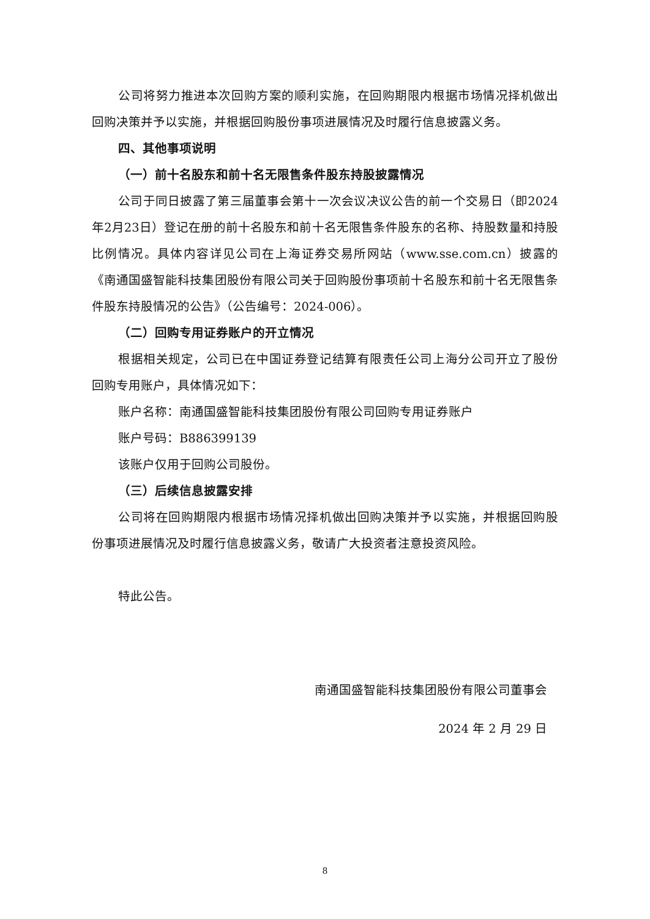公司将努力推进本次回购方案的顺利实施，在回购期限内根据市场情况择机做出回购决策并予以实施，并根据回购股份事项进展情况及时履行信息披露义务。
四、其他事项说明
（一）前十名股东和前十名无限售条件股东持股披露情况
公司于同日披露了第三届董事会第十一次会议决议公告的前一个交易日（即2024年2月23日）登记在册的前十名股东和前十名无限售条件股东的名称、持股数量和持股比例情况。具体内容详见公司在上海证券交易所网站（www.sse.com.cn）披露的《南通国盛智能科技集团股份有限公司关于回购股份事项前十名股东和前十名无限售条件股东持股情况的公告》（公告编号：2024-006）。
（二）回购专用证券账户的开立情况
根据相关规定，公司已在中国证券登记结算有限责任公司上海分公司开立了股份回购专用账户，具体情况如下：
账户名称：南通国盛智能科技集团股份有限公司回购专用证券账户
账户号码：B886399139
该账户仅用于回购公司股份。
（三）后续信息披露安排
公司将在回购期限内根据市场情况择机做出回购决策并予以实施，并根据回购股份事项进展情况及时履行信息披露义务，敬请广大投资者注意投资风险。
特此公告。
南通国盛智能科技集团股份有限公司董事会
2024 年 2 月 29 日
8